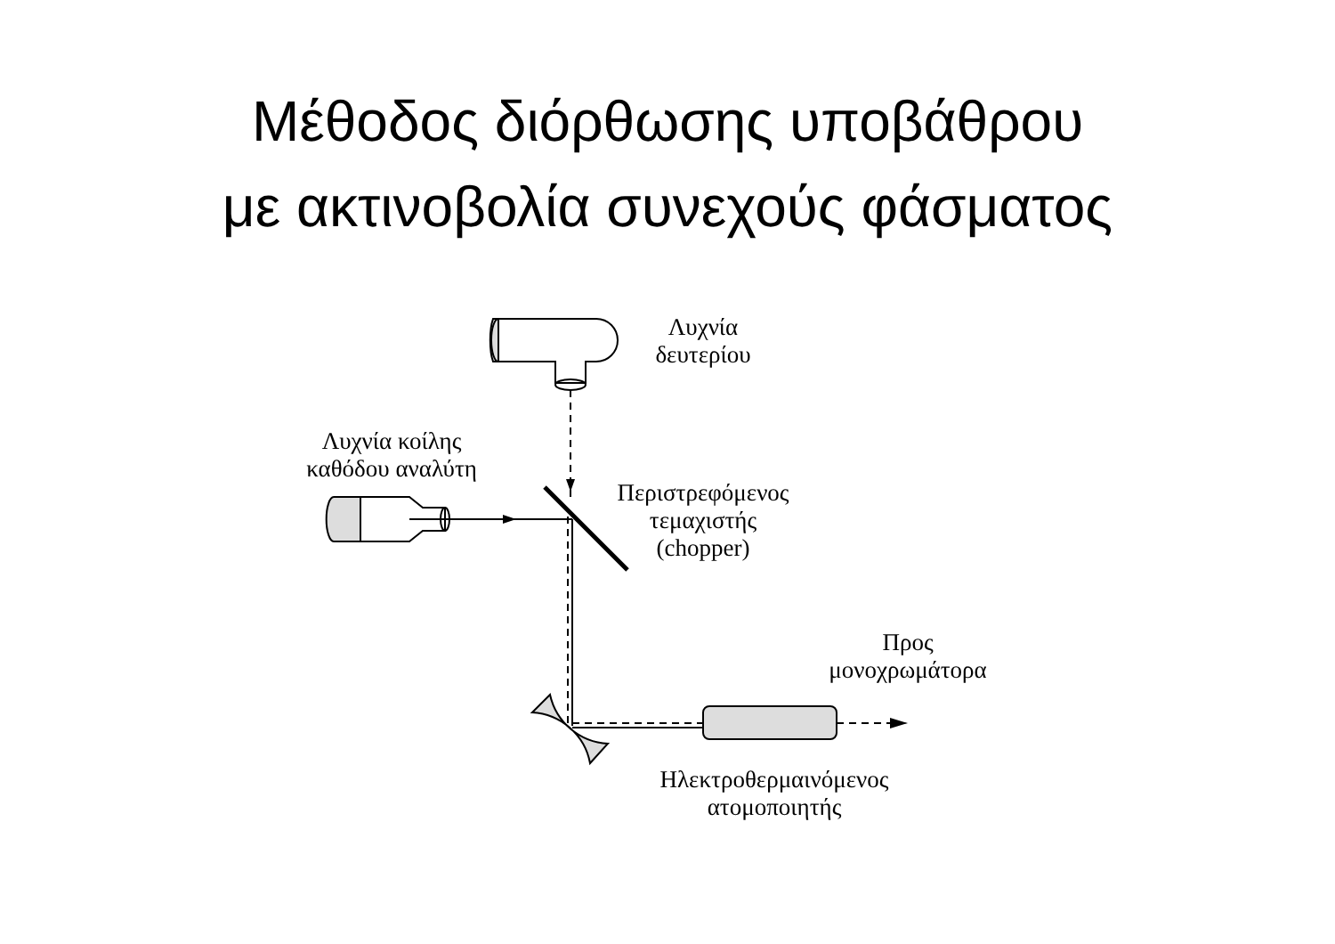Μέθοδος διόρθωσης υποβάθρου
με ακτινοβολία συνεχούς φάσματος
Λυχνία
δευτερίου
Λυχνία κοίλης
καθόδου αναλύτη
Περιστρεφόμενος
τεμαχιστής
(chopper)
Προς
μονοχρωμάτορα
Ηλεκτροθερμαινόμενος
ατομοποιητής